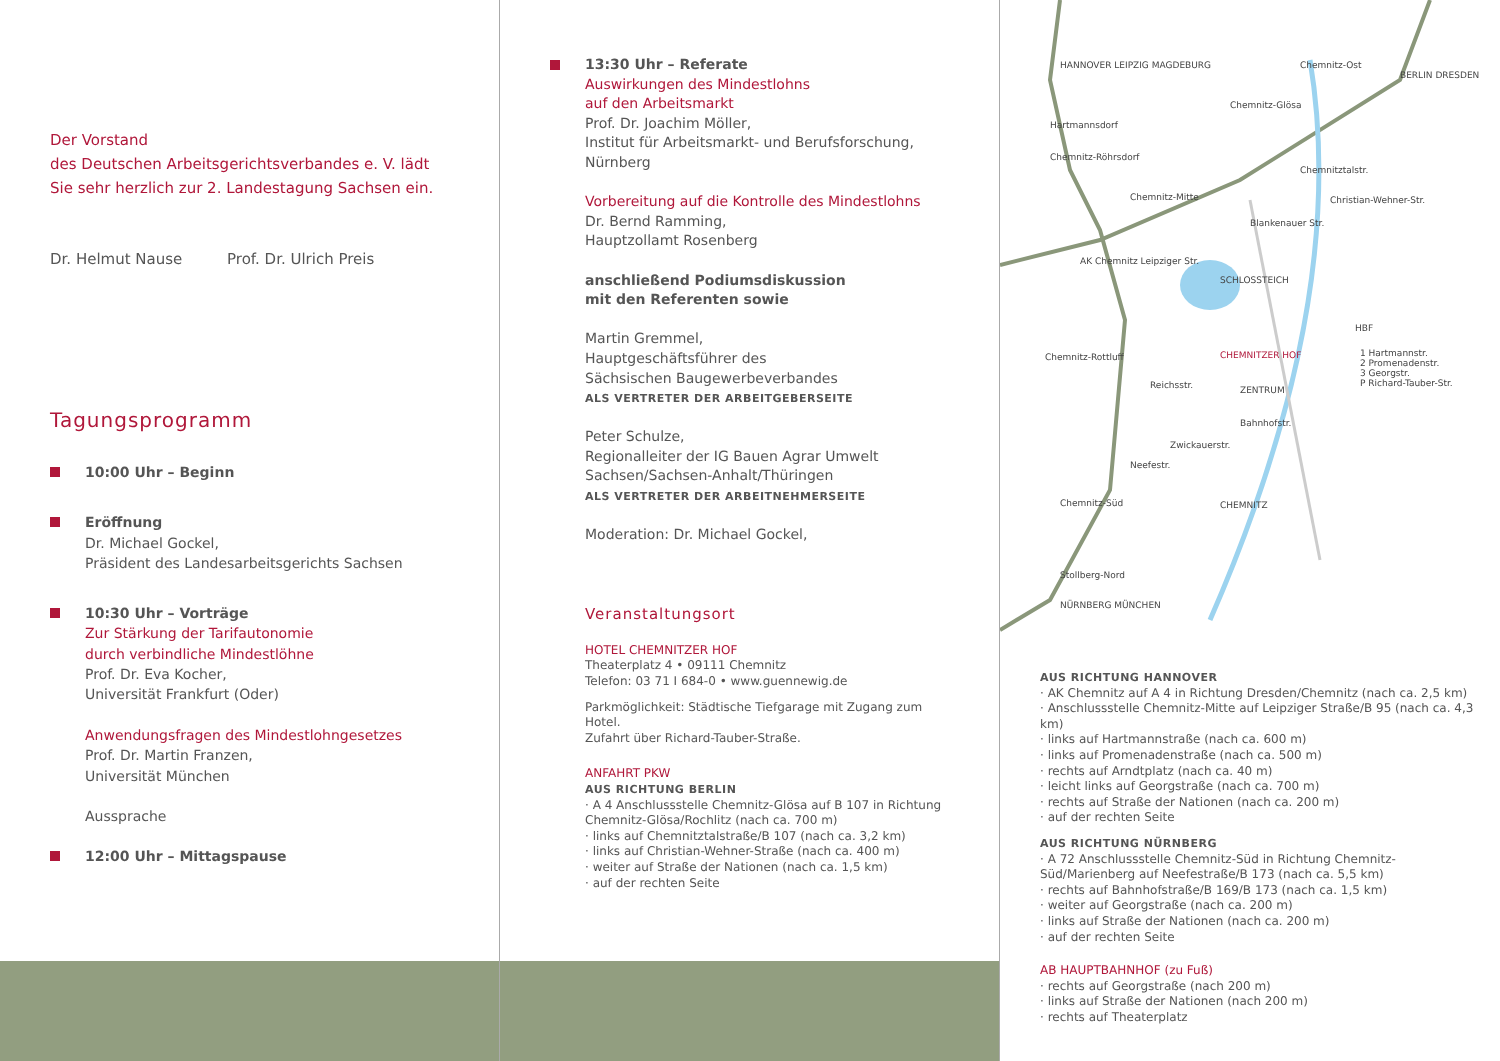Der Vorstand
des Deutschen Arbeitsgerichtsverbandes e. V. lädt
Sie sehr herzlich zur 2. Landestagung Sachsen ein.
Dr. Helmut Nause Prof. Dr. Ulrich Preis
Tagungsprogramm
10:00 Uhr – Beginn
Eröffnung
Dr. Michael Gockel,
Präsident des Landesarbeitsgerichts Sachsen
10:30 Uhr – Vorträge
Zur Stärkung der Tarifautonomie
durch verbindliche Mindestlöhne
Prof. Dr. Eva Kocher,
Universität Frankfurt (Oder)
Anwendungsfragen des Mindestlohngesetzes
Prof. Dr. Martin Franzen,
Universität München
Aussprache
12:00 Uhr – Mittagspause
13:30 Uhr – Referate
Auswirkungen des Mindestlohns
auf den Arbeitsmarkt
Prof. Dr. Joachim Möller,
Institut für Arbeitsmarkt- und Berufsforschung,
Nürnberg
Vorbereitung auf die Kontrolle des Mindestlohns
Dr. Bernd Ramming,
Hauptzollamt Rosenberg
anschließend Podiumsdiskussion
mit den Referenten sowie
Martin Gremmel,
Hauptgeschäftsführer des
Sächsischen Baugewerbeverbandes
ALS VERTRETER DER ARBEITGEBERSEITE
Peter Schulze,
Regionalleiter der IG Bauen Agrar Umwelt
Sachsen/Sachsen-Anhalt/Thüringen
ALS VERTRETER DER ARBEITNEHMERSEITE
Moderation: Dr. Michael Gockel,
Veranstaltungsort
HOTEL CHEMNITZER HOF
Theaterplatz 4 • 09111 Chemnitz
Telefon: 03 71 I 684-0 • www.guennewig.de
Parkmöglichkeit: Städtische Tiefgarage mit Zugang zum Hotel.
Zufahrt über Richard-Tauber-Straße.
ANFAHRT PKW
AUS RICHTUNG BERLIN
· A 4 Anschlussstelle Chemnitz-Glösa auf B 107 in Richtung Chemnitz-Glösa/Rochlitz (nach ca. 700 m)
· links auf Chemnitztalstraße/B 107 (nach ca. 3,2 km)
· links auf Christian-Wehner-Straße (nach ca. 400 m)
· weiter auf Straße der Nationen (nach ca. 1,5 km)
· auf der rechten Seite
HANNOVER LEIPZIG MAGDEBURG Chemnitz-Ost
Chemnitz-Glösa
Hartmannsdorf
Chemnitz-Röhrsdorf
Chemnitztalstr.
Christian-Wehner-Str.
Chemnitz-Mitte
Blankenauer Str.
AK Chemnitz Leipziger Str.
SCHLOSSTEICH
HBF
CHEMNITZER HOF
1 Hartmannstr.
2 Promenadenstr.
3 Georgstr.
P Richard-Tauber-Str.
Chemnitz-Rottluff
Reichsstr. ZENTRUM
Bahnhofstr.
Zwickauerstr.
Neefestr.
Chemnitz-Süd CHEMNITZ
Stollberg-Nord
NÜRNBERG MÜNCHEN
BERLIN DRESDEN
AUS RICHTUNG HANNOVER
· AK Chemnitz auf A 4 in Richtung Dresden/Chemnitz (nach ca. 2,5 km)
· Anschlussstelle Chemnitz-Mitte auf Leipziger Straße/B 95 (nach ca. 4,3 km)
· links auf Hartmannstraße (nach ca. 600 m)
· links auf Promenadenstraße (nach ca. 500 m)
· rechts auf Arndtplatz (nach ca. 40 m)
· leicht links auf Georgstraße (nach ca. 700 m)
· rechts auf Straße der Nationen (nach ca. 200 m)
· auf der rechten Seite
AUS RICHTUNG NÜRNBERG
· A 72 Anschlussstelle Chemnitz-Süd in Richtung Chemnitz-Süd/Marienberg auf Neefestraße/B 173 (nach ca. 5,5 km)
· rechts auf Bahnhofstraße/B 169/B 173 (nach ca. 1,5 km)
· weiter auf Georgstraße (nach ca. 200 m)
· links auf Straße der Nationen (nach ca. 200 m)
· auf der rechten Seite
AB HAUPTBAHNHOF (zu Fuß)
· rechts auf Georgstraße (nach 200 m)
· links auf Straße der Nationen (nach 200 m)
· rechts auf Theaterplatz